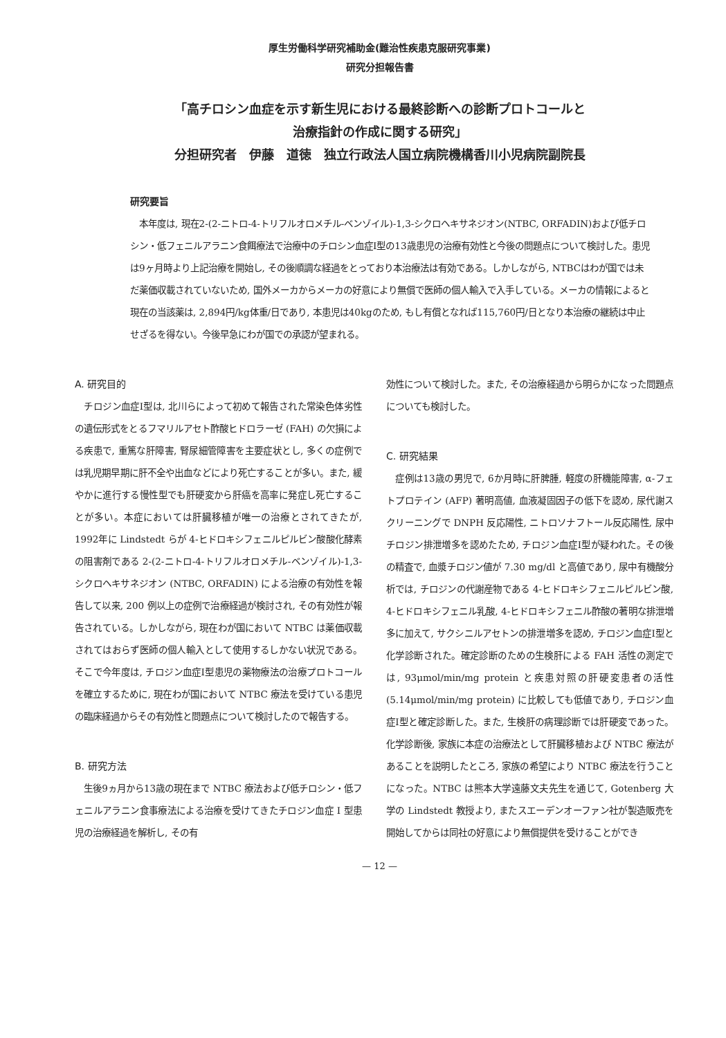厚生労働科学研究補助金(難治性疾患克服研究事業)
研究分担報告書
「高チロシン血症を示す新生児における最終診断への診断プロトコールと
治療指針の作成に関する研究」
分担研究者　伊藤　道徳　独立行政法人国立病院機構香川小児病院副院長
研究要旨
　本年度は, 現在2-(2-ニトロ-4-トリフルオロメチル-ベンゾイル)-1,3-シクロヘキサネジオン(NTBC, ORFADIN)および低チロシン・低フェニルアラニン食餌療法で治療中のチロシン血症I型の13歳患児の治療有効性と今後の問題点について検討した。患児は9ヶ月時より上記治療を開始し, その後順調な経過をとっており本治療法は有効である。しかしながら, NTBCはわが国では未だ薬価収載されていないため, 国外メーカからメーカの好意により無償で医師の個人輸入で入手している。メーカの情報によると現在の当該薬は, 2,894円/kg体重/日であり, 本患児は40kgのため, もし有償となれば115,760円/日となり本治療の継続は中止せざるを得ない。今後早急にわが国での承認が望まれる。
A. 研究目的
　チロジン血症Ⅰ型は, 北川らによって初めて報告された常染色体劣性の遺伝形式をとるフマリルアセト酢酸ヒドロラーゼ (FAH) の欠損による疾患で, 重篤な肝障害, 腎尿細管障害を主要症状とし, 多くの症例では乳児期早期に肝不全や出血などにより死亡することが多い。また, 緩やかに進行する慢性型でも肝硬変から肝癌を高率に発症し死亡することが多い。本症においては肝臓移植が唯一の治療とされてきたが, 1992年に Lindstedt らが 4-ヒドロキシフェニルピルビン酸酸化酵素の阻害剤である 2-(2-ニトロ-4-トリフルオロメチル-ベンゾイル)-1,3-シクロヘキサネジオン (NTBC, ORFADIN) による治療の有効性を報告して以来, 200 例以上の症例で治療経過が検討され, その有効性が報告されている。しかしながら, 現在わが国において NTBC は薬価収載されてはおらず医師の個人輸入として使用するしかない状況である。そこで今年度は, チロジン血症Ⅰ型患児の薬物療法の治療プロトコールを確立するために, 現在わが国において NTBC 療法を受けている患児の臨床経過からその有効性と問題点について検討したので報告する。
B. 研究方法
　生後9ヵ月から13歳の現在まで NTBC 療法および低チロシン・低フェニルアラニン食事療法による治療を受けてきたチロジン血症 I 型患児の治療経過を解析し, その有
効性について検討した。また, その治療経過から明らかになった問題点についても検討した。
C. 研究結果
　症例は13歳の男児で, 6か月時に肝脾腫, 軽度の肝機能障害, α-フェトプロテイン (AFP) 著明高値, 血液凝固因子の低下を認め, 尿代謝スクリーニングで DNPH 反応陽性, ニトロソナフトール反応陽性, 尿中チロジン排泄増多を認めたため, チロジン血症Ⅰ型が疑われた。その後の精査で, 血漿チロジン値が 7.30 mg/dl と高値であり, 尿中有機酸分析では, チロジンの代謝産物である 4-ヒドロキシフェニルピルビン酸, 4-ヒドロキシフェニル乳酸, 4-ヒドロキシフェニル酢酸の著明な排泄増多に加えて, サクシニルアセトンの排泄増多を認め, チロジン血症Ⅰ型と化学診断された。確定診断のための生検肝による FAH 活性の測定では, 93μmol/min/mg protein と疾患対照の肝硬変患者の活性 (5.14μmol/min/mg protein) に比較しても低値であり, チロジン血症Ⅰ型と確定診断した。また, 生検肝の病理診断では肝硬変であった。化学診断後, 家族に本症の治療法として肝臓移植および NTBC 療法があることを説明したところ, 家族の希望により NTBC 療法を行うことになった。NTBC は熊本大学遠藤文夫先生を通じて, Gotenberg 大学の Lindstedt 教授より, またスエーデンオーファン社が製造販売を開始してからは同社の好意により無償提供を受けることができ
— 12 —